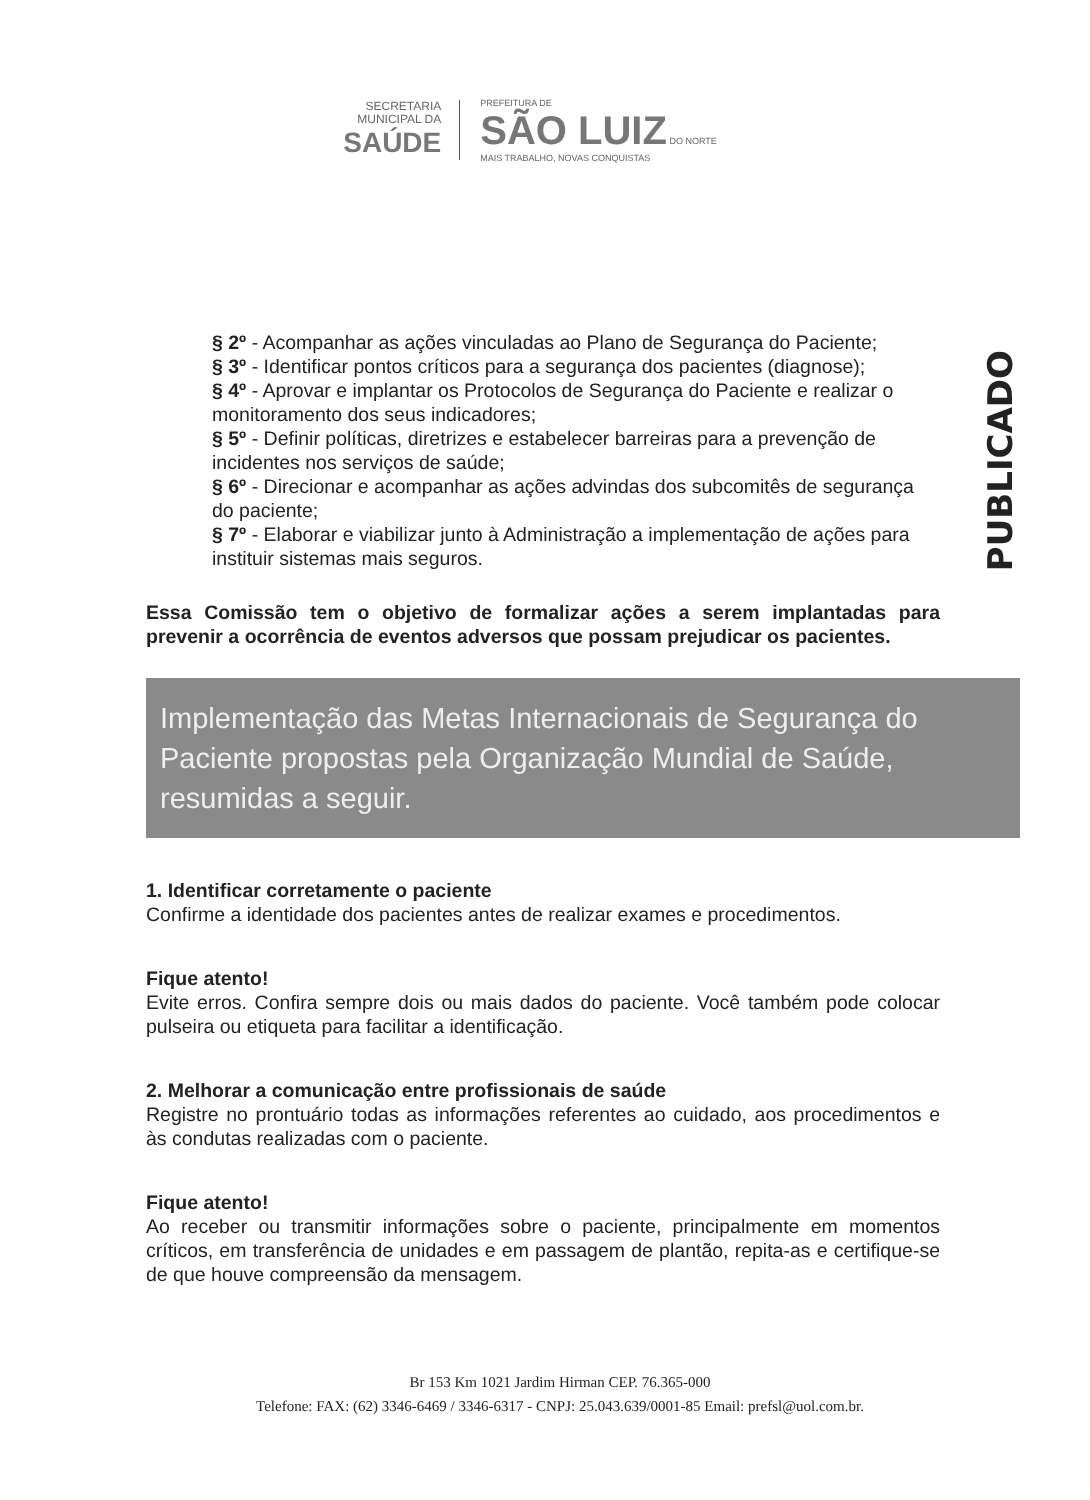SECRETARIA
MUNICIPAL DA
SAÚDE
PREFEITURA DE
SÃO LUIZ DO NORTE
MAIS TRABALHO, NOVAS CONQUISTAS
§ 2º - Acompanhar as ações vinculadas ao Plano de Segurança do Paciente;
§ 3º - Identificar pontos críticos para a segurança dos pacientes (diagnose);
§ 4º - Aprovar e implantar os Protocolos de Segurança do Paciente e realizar o monitoramento dos seus indicadores;
§ 5º - Definir políticas, diretrizes e estabelecer barreiras para a prevenção de incidentes nos serviços de saúde;
§ 6º - Direcionar e acompanhar as ações advindas dos subcomitês de segurança do paciente;
§ 7º - Elaborar e viabilizar junto à Administração a implementação de ações para instituir sistemas mais seguros.
Essa Comissão tem o objetivo de formalizar ações a serem implantadas para prevenir a ocorrência de eventos adversos que possam prejudicar os pacientes.
Implementação das Metas Internacionais de Segurança do Paciente propostas pela Organização Mundial de Saúde, resumidas a seguir.
1. Identificar corretamente o paciente
Confirme a identidade dos pacientes antes de realizar exames e procedimentos.
Fique atento!
Evite erros. Confira sempre dois ou mais dados do paciente. Você também pode colocar pulseira ou etiqueta para facilitar a identificação.
2. Melhorar a comunicação entre profissionais de saúde
Registre no prontuário todas as informações referentes ao cuidado, aos procedimentos e às condutas realizadas com o paciente.
Fique atento!
Ao receber ou transmitir informações sobre o paciente, principalmente em momentos críticos, em transferência de unidades e em passagem de plantão, repita-as e certifique-se de que houve compreensão da mensagem.
PUBLICADO
Br 153 Km 1021 Jardim Hirman CEP. 76.365-000
Telefone: FAX: (62) 3346-6469 / 3346-6317 - CNPJ: 25.043.639/0001-85 Email: prefsl@uol.com.br.